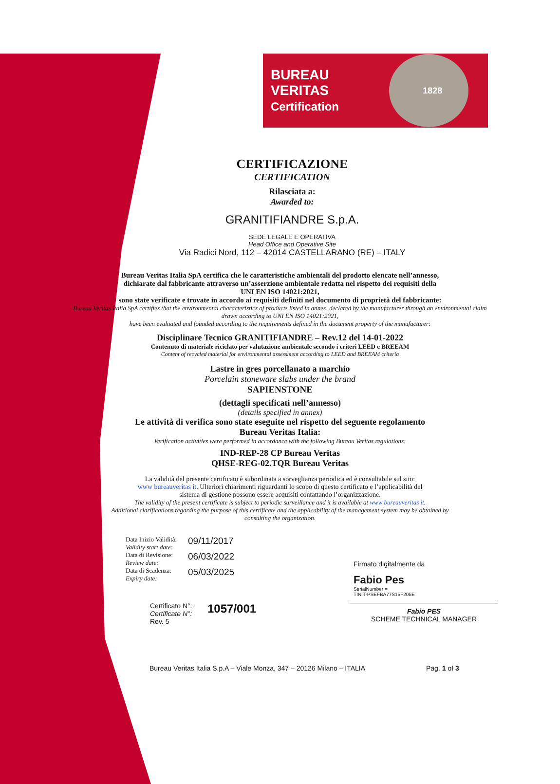BUREAU VERITAS
Certification
1828
CERTIFICAZIONE
CERTIFICATION
Rilasciata a:
Awarded to:
GRANITIFIANDRE S.p.A.
SEDE LEGALE E OPERATIVA
Head Office and Operative Site
Via Radici Nord, 112 – 42014 CASTELLARANO (RE) – ITALY
Bureau Veritas Italia SpA certifica che le caratteristiche ambientali del prodotto elencate nell’annesso,
dichiarate dal fabbricante attraverso un’asserzione ambientale redatta nel rispetto dei requisiti della
UNI EN ISO 14021:2021,
sono state verificate e trovate in accordo ai requisiti definiti nel documento di proprietà del fabbricante:
Bureau Veritas Italia SpA certifies that the environmental characteristics of products listed in annex, declared by the manufacturer through an environmental claim
drawn according to UNI EN ISO 14021:2021,
have been evaluated and founded according to the requirements defined in the document property of the manufacturer:
Disciplinare Tecnico GRANITIFIANDRE – Rev.12 del 14-01-2022
Contenuto di materiale riciclato per valutazione ambientale secondo i criteri LEED e BREEAM
Content of recycled material for environmental assessment according to LEED and BREEAM criteria
Lastre in gres porcellanato a marchio
Porcelain stoneware slabs under the brand
SAPIENSTONE
(dettagli specificati nell’annesso)
(details specified in annex)
Le attività di verifica sono state eseguite nel rispetto del seguente regolamento
Bureau Veritas Italia:
Verification activities were performed in accordance with the following Bureau Veritas regulations:
IND-REP-28 CP Bureau Veritas
QHSE-REG-02.TQR Bureau Veritas
La validità del presente certificato è subordinata a sorveglianza periodica ed è consultabile sul sito:
www bureauveritas it. Ulteriori chiarimenti riguardanti lo scopo di questo certificato e l’applicabilità del
sistema di gestione possono essere acquisiti contattando l’organizzazione.
The validity of the present certificate is subject to periodic surveillance and it is available at www bureauveritas it.
Additional clarifications regarding the purpose of this certificate and the applicability of the management system may be obtained by
consulting the organization.
Data Inizio Validità:
Validity start date:
09/11/2017
Data di Revisione:
Review date:
06/03/2022
Data di Scadenza:
Expiry date:
05/03/2025
Certificato N°:
Certificate N°:
Rev. 5
1057/001
Firmato digitalmente da
Fabio Pes
SerialNumber =
TINIT-PSEFBA77S15F205E
Fabio PES
SCHEME TECHNICAL MANAGER
Bureau Veritas Italia S.p.A – Viale Monza, 347 – 20126 Milano – ITALIA
Pag. 1 of 3